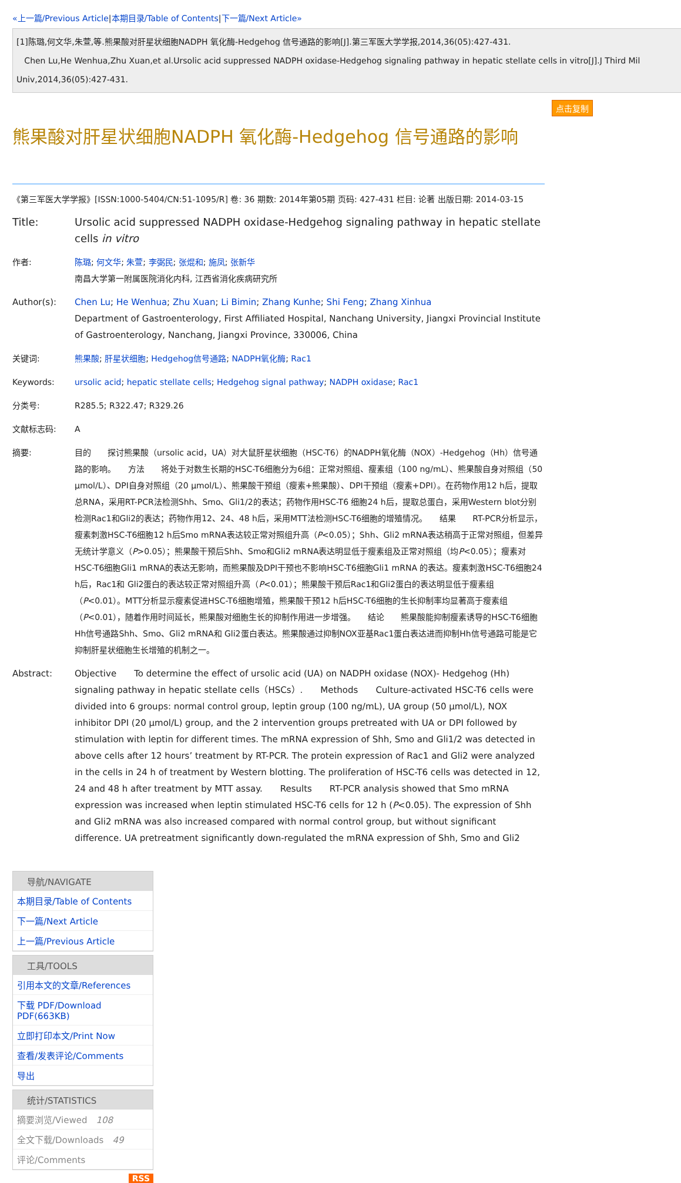«上一篇/Previous Article|本期目录/Table of Contents|下一篇/Next Article»
[1]陈璐,何文华,朱萱,等.熊果酸对肝星状细胞NADPH 氧化酶-Hedgehog 信号通路的影响[J].第三军医大学学报,2014,36(05):427-431.
Chen Lu,He Wenhua,Zhu Xuan,et al.Ursolic acid suppressed NADPH oxidase-Hedgehog signaling pathway in hepatic stellate cells in vitro[J].J Third Mil
Univ,2014,36(05):427-431.
点击复制
熊果酸对肝星状细胞NADPH 氧化酶-Hedgehog 信号通路的影响
《第三军医大学学报》[ISSN:1000-5404/CN:51-1095/R] 卷: 36 期数: 2014年第05期 页码: 427-431 栏目: 论著 出版日期: 2014-03-15
Title: Ursolic acid suppressed NADPH oxidase-Hedgehog signaling pathway in hepatic stellate cells in vitro
作者: 陈璐; 何文华; 朱萱; 李弼民; 张焜和; 施凤; 张新华
南昌大学第一附属医院消化内科, 江西省消化疾病研究所
Author(s): Chen Lu; He Wenhua; Zhu Xuan; Li Bimin; Zhang Kunhe; Shi Feng; Zhang Xinhua
Department of Gastroenterology, First Affiliated Hospital, Nanchang University, Jiangxi Provincial Institute of Gastroenterology, Nanchang, Jiangxi Province, 330006, China
关键词: 熊果酸; 肝星状细胞; Hedgehog信号通路; NADPH氧化酶; Rac1
Keywords: ursolic acid; hepatic stellate cells; Hedgehog signal pathway; NADPH oxidase; Rac1
分类号: R285.5; R322.47; R329.26
文献标志码: A
摘要: 目的　　探讨熊果酸（ursolic acid，UA）对大鼠肝星状细胞（HSC-T6）的NADPH氧化酶（NOX）-Hedgehog（Hh）信号通路的影响。　　方法　　将处于对数生长期的HSC-T6细胞分为6组：正常对照组、瘦素组（100 ng/mL）、熊果酸自身对照组（50 μmol/L）、DPI自身对照组（20 μmol/L）、熊果酸干预组（瘦素+熊果酸）、DPI干预组（瘦素+DPI）。在药物作用12 h后，提取总RNA，采用RT-PCR法检测Shh、Smo、Gli1/2的表达；药物作用HSC-T6 细胞24 h后，提取总蛋白，采用Western blot分别检测Rac1和Gli2的表达；药物作用12、24、48 h后，采用MTT法检测HSC-T6细胞的增殖情况。　　结果　　RT-PCR分析显示，瘦素刺激HSC-T6细胞12 h后Smo mRNA表达较正常对照组升高（P<0.05）；Shh、Gli2 mRNA表达稍高于正常对照组，但差异无统计学意义（P>0.05）；熊果酸干预后Shh、Smo和Gli2 mRNA表达明显低于瘦素组及正常对照组（均P<0.05）；瘦素对HSC-T6细胞Gli1 mRNA的表达无影响，而熊果酸及DPI干预也不影响HSC-T6细胞Gli1 mRNA 的表达。瘦素刺激HSC-T6细胞24 h后，Rac1和 Gli2蛋白的表达较正常对照组升高（P<0.01）；熊果酸干预后Rac1和Gli2蛋白的表达明显低于瘦素组（P<0.01）。MTT分析显示瘦素促进HSC-T6细胞增殖，熊果酸干预12 h后HSC-T6细胞的生长抑制率均显著高于瘦素组（P<0.01），随着作用时间延长，熊果酸对细胞生长的抑制作用进一步增强。　　结论　　熊果酸能抑制瘦素诱导的HSC-T6细胞Hh信号通路Shh、Smo、Gli2 mRNA和 Gli2蛋白表达。熊果酸通过抑制NOX亚基Rac1蛋白表达进而抑制Hh信号通路可能是它抑制肝星状细胞生长增殖的机制之一。
Abstract: Objective　　To determine the effect of ursolic acid (UA) on NADPH oxidase (NOX)- Hedgehog (Hh) signaling pathway in hepatic stellate cells（HSCs）.　　Methods　　Culture-activated HSC-T6 cells were divided into 6 groups: normal control group, leptin group (100 ng/mL), UA group (50 μmol/L), NOX inhibitor DPI (20 μmol/L) group, and the 2 intervention groups pretreated with UA or DPI followed by stimulation with leptin for different times. The mRNA expression of Shh, Smo and Gli1/2 was detected in above cells after 12 hours’ treatment by RT-PCR. The protein expression of Rac1 and Gli2 were analyzed in the cells in 24 h of treatment by Western blotting. The proliferation of HSC-T6 cells was detected in 12, 24 and 48 h after treatment by MTT assay.　　Results　　RT-PCR analysis showed that Smo mRNA expression was increased when leptin stimulated HSC-T6 cells for 12 h (P<0.05). The expression of Shh and Gli2 mRNA was also increased compared with normal control group, but without significant difference. UA pretreatment significantly down-regulated the mRNA expression of Shh, Smo and Gli2
导航/NAVIGATE
本期目录/Table of Contents
下一篇/Next Article
上一篇/Previous Article
工具/TOOLS
引用本文的文章/References
下载 PDF/Download PDF(663KB)
立即打印本文/Print Now
查看/发表评论/Comments
导出
统计/STATISTICS
摘要浏览/Viewed　108
全文下载/Downloads　49
评论/Comments
RSS